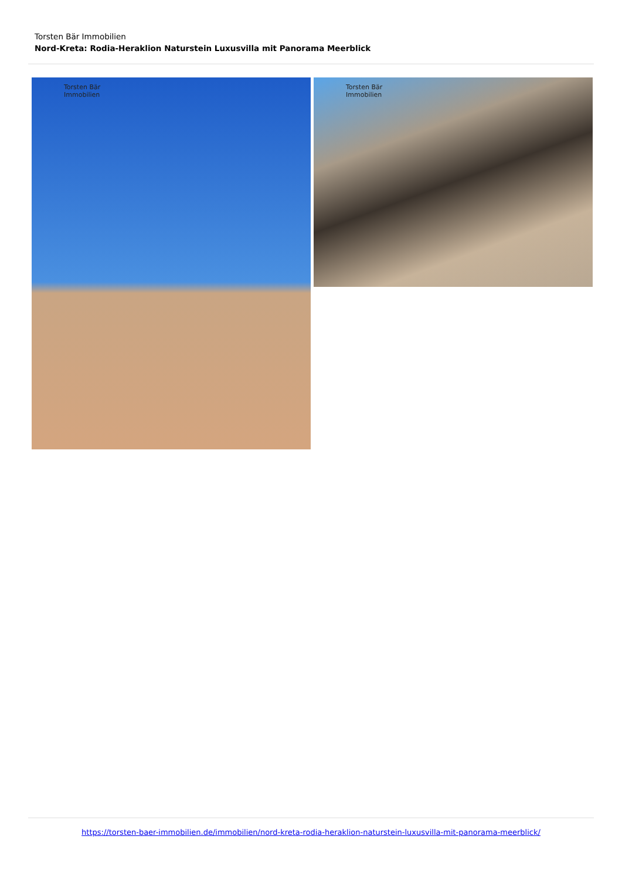Torsten Bär Immobilien
Nord-Kreta: Rodia-Heraklion Naturstein Luxusvilla mit Panorama Meerblick
Torsten Bär
Immobilien
Torsten Bär
Immobilien
https://torsten-baer-immobilien.de/immobilien/nord-kreta-rodia-heraklion-naturstein-luxusvilla-mit-panorama-meerblick/